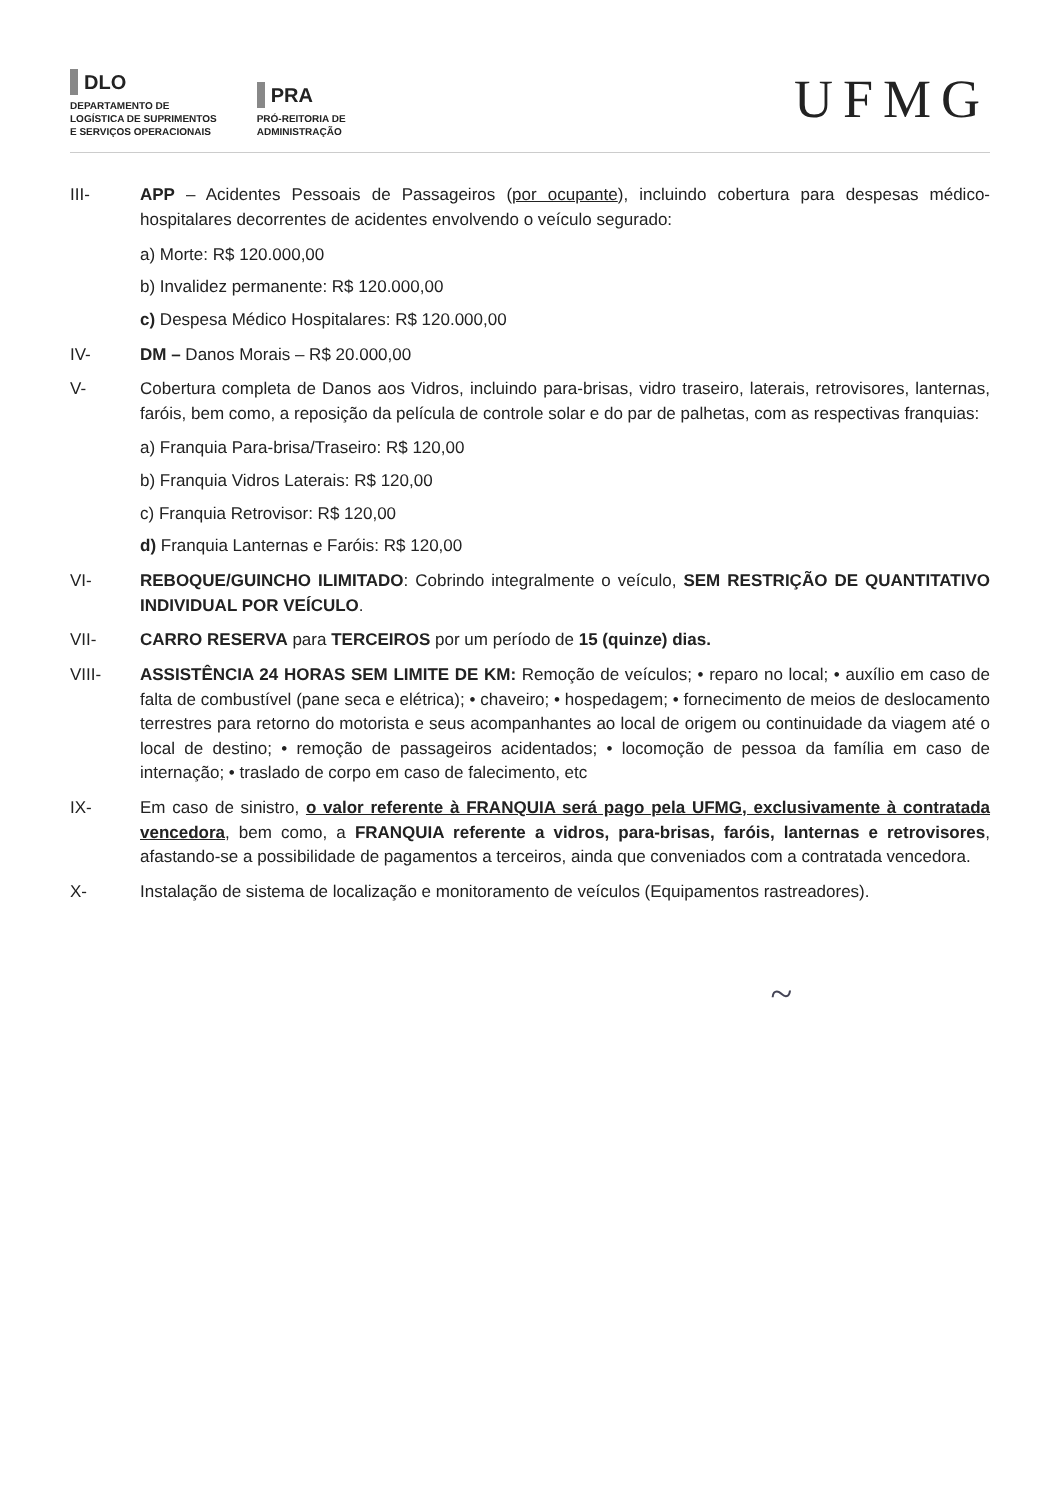DLO
DEPARTAMENTO DE
LOGÍSTICA DE SUPRIMENTOS
E SERVIÇOS OPERACIONAIS
PRA
PRÓ-REITORIA DE
ADMINISTRAÇÃO
UFMG
III- APP – Acidentes Pessoais de Passageiros (por ocupante), incluindo cobertura para despesas médico-hospitalares decorrentes de acidentes envolvendo o veículo segurado:
a) Morte: R$ 120.000,00
b) Invalidez permanente: R$ 120.000,00
c) Despesa Médico Hospitalares: R$ 120.000,00
IV- DM – Danos Morais – R$ 20.000,00
V- Cobertura completa de Danos aos Vidros, incluindo para-brisas, vidro traseiro, laterais, retrovisores, lanternas, faróis, bem como, a reposição da película de controle solar e do par de palhetas, com as respectivas franquias:
a) Franquia Para-brisa/Traseiro: R$ 120,00
b) Franquia Vidros Laterais: R$ 120,00
c) Franquia Retrovisor: R$ 120,00
d) Franquia Lanternas e Faróis: R$ 120,00
VI- REBOQUE/GUINCHO ILIMITADO: Cobrindo integralmente o veículo, SEM RESTRIÇÃO DE QUANTITATIVO INDIVIDUAL POR VEÍCULO.
VII- CARRO RESERVA para TERCEIROS por um período de 15 (quinze) dias.
VIII- ASSISTÊNCIA 24 HORAS SEM LIMITE DE KM: Remoção de veículos; • reparo no local; • auxílio em caso de falta de combustível (pane seca e elétrica); • chaveiro; • hospedagem; • fornecimento de meios de deslocamento terrestres para retorno do motorista e seus acompanhantes ao local de origem ou continuidade da viagem até o local de destino; • remoção de passageiros acidentados; • locomoção de pessoa da família em caso de internação; • traslado de corpo em caso de falecimento, etc
IX- Em caso de sinistro, o valor referente à FRANQUIA será pago pela UFMG, exclusivamente à contratada vencedora, bem como, a FRANQUIA referente a vidros, para-brisas, faróis, lanternas e retrovisores, afastando-se a possibilidade de pagamentos a terceiros, ainda que conveniados com a contratada vencedora.
X- Instalação de sistema de localização e monitoramento de veículos (Equipamentos rastreadores).
~